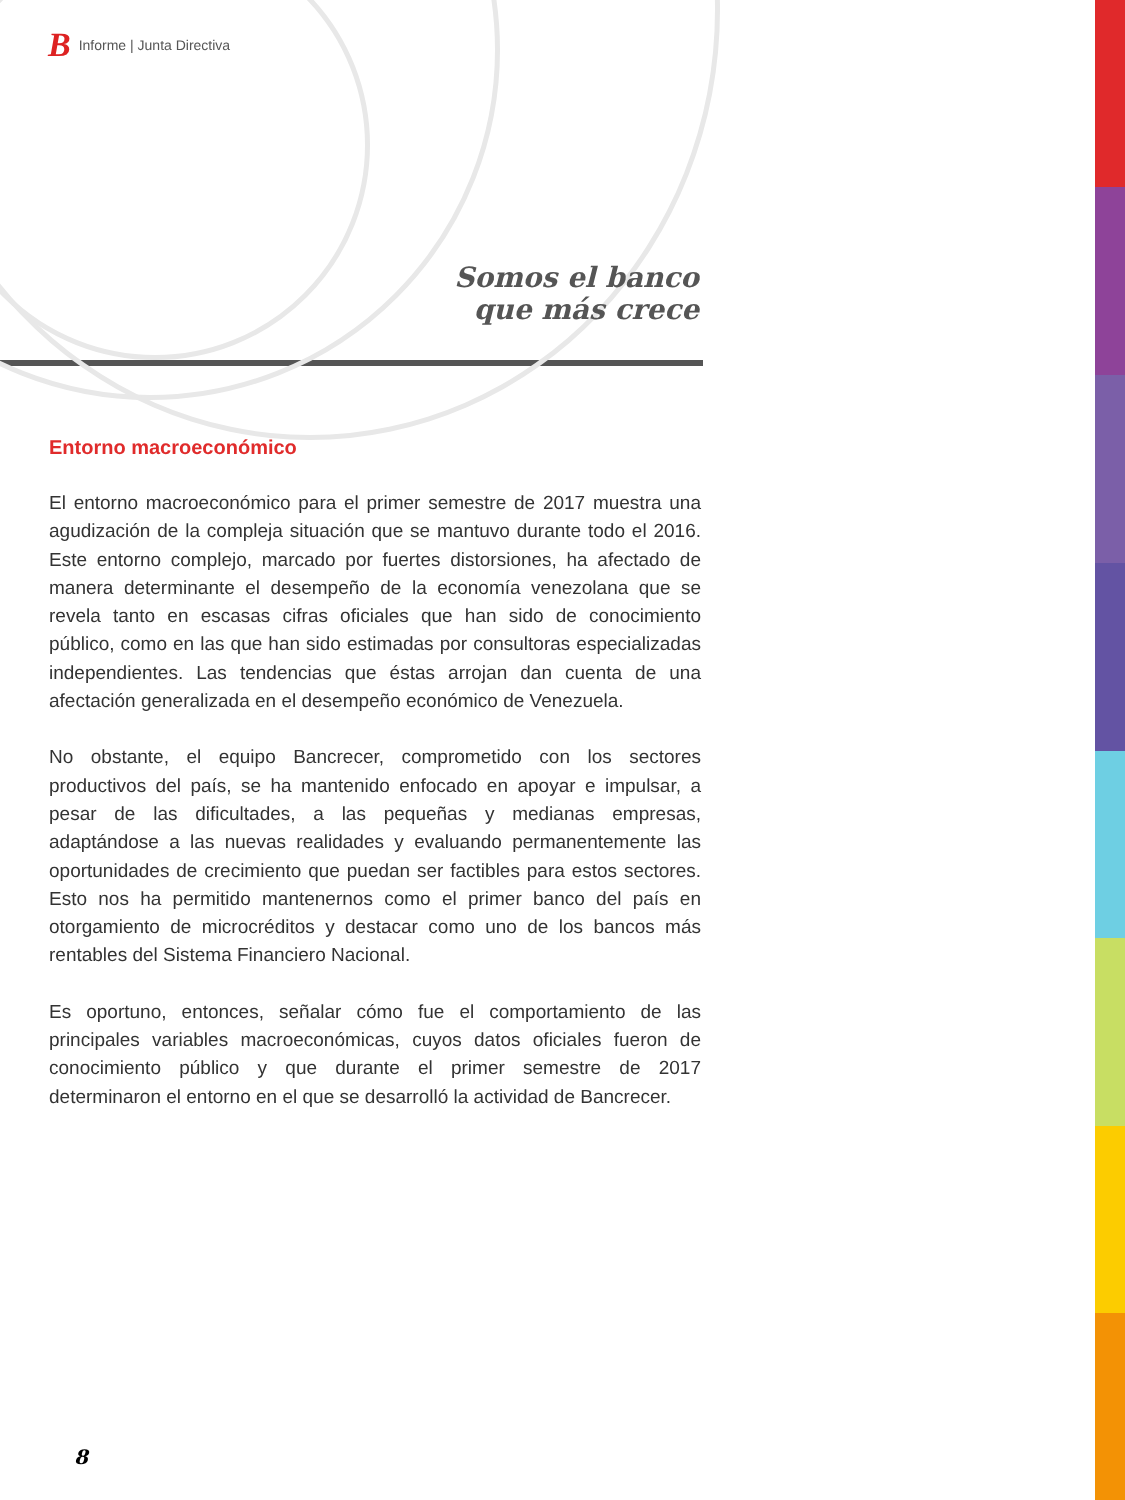B Informe | Junta Directiva
Somos el banco
que más crece
Entorno macroeconómico
El entorno macroeconómico para el primer semestre de 2017 muestra una agudización de la compleja situación que se mantuvo durante todo el 2016. Este entorno complejo, marcado por fuertes distorsiones, ha afectado de manera determinante el desempeño de la economía venezolana que se revela tanto en escasas cifras oficiales que han sido de conocimiento público, como en las que han sido estimadas por consultoras especializadas independientes. Las tendencias que éstas arrojan dan cuenta de una afectación generalizada en el desempeño económico de Venezuela.
No obstante, el equipo Bancrecer, comprometido con los sectores productivos del país, se ha mantenido enfocado en apoyar e impulsar, a pesar de las dificultades, a las pequeñas y medianas empresas, adaptándose a las nuevas realidades y evaluando permanentemente las oportunidades de crecimiento que puedan ser factibles para estos sectores. Esto nos ha permitido mantenernos como el primer banco del país en otorgamiento de microcréditos y destacar como uno de los bancos más rentables del Sistema Financiero Nacional.
Es oportuno, entonces, señalar cómo fue el comportamiento de las principales variables macroeconómicas, cuyos datos oficiales fueron de conocimiento público y que durante el primer semestre de 2017 determinaron el entorno en el que se desarrolló la actividad de Bancrecer.
8